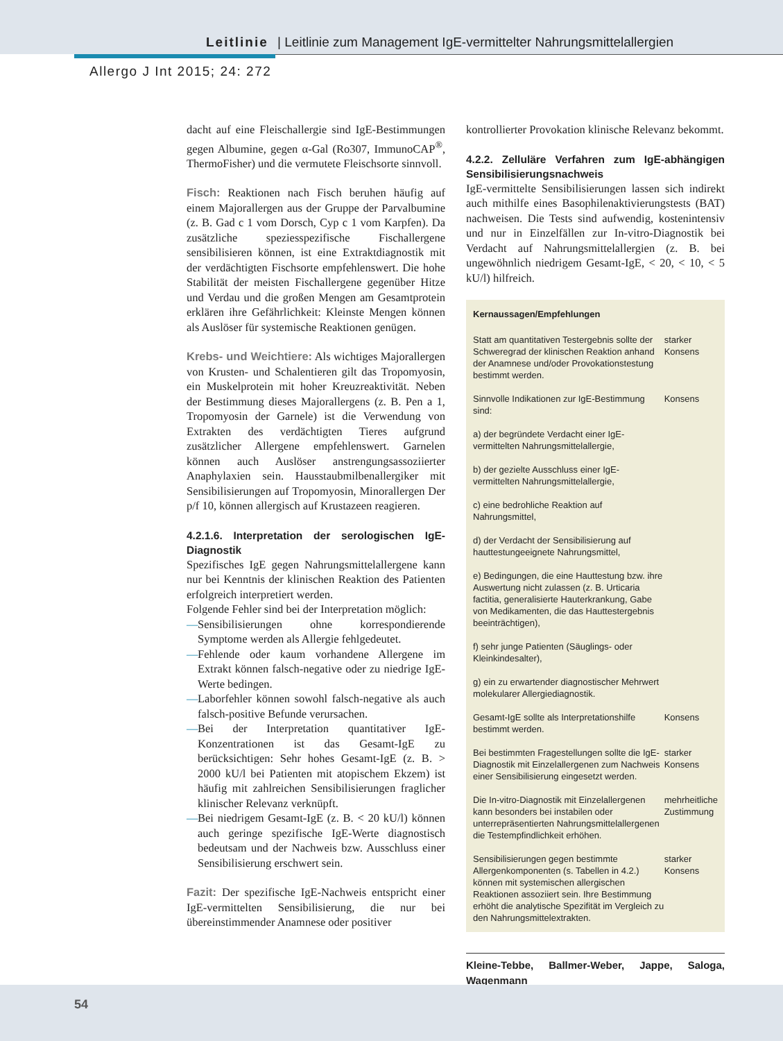Leitlinie | Leitlinie zum Management IgE-vermittelter Nahrungsmittelallergien
Allergo J Int 2015; 24: 272
dacht auf eine Fleischallergie sind IgE-Bestimmungen gegen Albumine, gegen α-Gal (Ro307, ImmunoCAP<sup>®</sup>, ThermoFisher) und die vermutete Fleischsorte sinnvoll.
Fisch: Reaktionen nach Fisch beruhen häufig auf einem Majorallergen aus der Gruppe der Parvalbumine (z. B. Gad c 1 vom Dorsch, Cyp c 1 vom Karpfen). Da zusätzliche speziesspezifische Fischallergene sensibilisieren können, ist eine Extraktdiagnostik mit der verdächtigten Fischsorte empfehlenswert. Die hohe Stabilität der meisten Fischallergene gegenüber Hitze und Verdau und die großen Mengen am Gesamtprotein erklären ihre Gefährlichkeit: Kleinste Mengen können als Auslöser für systemische Reaktionen genügen.
Krebs- und Weichtiere: Als wichtiges Majorallergen von Krusten- und Schalentieren gilt das Tropomyosin, ein Muskelprotein mit hoher Kreuzreaktivität. Neben der Bestimmung dieses Majorallergens (z. B. Pen a 1, Tropomyosin der Garnele) ist die Verwendung von Extrakten des verdächtigten Tieres aufgrund zusätzlicher Allergene empfehlenswert. Garnelen können auch Auslöser anstrengungsassoziierter Anaphylaxien sein. Hausstaubmilbenallergiker mit Sensibilisierungen auf Tropomyosin, Minorallergen Der p/f 10, können allergisch auf Krustazeen reagieren.
4.2.1.6. Interpretation der serologischen IgE-Diagnostik
Spezifisches IgE gegen Nahrungsmittelallergene kann nur bei Kenntnis der klinischen Reaktion des Patienten erfolgreich interpretiert werden.
Folgende Fehler sind bei der Interpretation möglich:
— Sensibilisierungen ohne korrespondierende Symptome werden als Allergie fehlgedeutet.
— Fehlende oder kaum vorhandene Allergene im Extrakt können falsch-negative oder zu niedrige IgE-Werte bedingen.
— Laborfehler können sowohl falsch-negative als auch falsch-positive Befunde verursachen.
— Bei der Interpretation quantitativer IgE-Konzentrationen ist das Gesamt-IgE zu berücksichtigen: Sehr hohes Gesamt-IgE (z. B. > 2000 kU/l bei Patienten mit atopischem Ekzem) ist häufig mit zahlreichen Sensibilisierungen fraglicher klinischer Relevanz verknüpft.
— Bei niedrigem Gesamt-IgE (z. B. < 20 kU/l) können auch geringe spezifische IgE-Werte diagnostisch bedeutsam und der Nachweis bzw. Ausschluss einer Sensibilisierung erschwert sein.
Fazit: Der spezifische IgE-Nachweis entspricht einer IgE-vermittelten Sensibilisierung, die nur bei übereinstimmender Anamnese oder positiver
kontrollierter Provokation klinische Relevanz bekommt.
4.2.2. Zelluläre Verfahren zum IgE-abhängigen Sensibilisierungsnachweis
IgE-vermittelte Sensibilisierungen lassen sich indirekt auch mithilfe eines Basophilenaktivierungstests (BAT) nachweisen. Die Tests sind aufwendig, kostenintensiv und nur in Einzelfällen zur In-vitro-Diagnostik bei Verdacht auf Nahrungsmittelallergien (z. B. bei ungewöhnlich niedrigem Gesamt-IgE, < 20, < 10, < 5 kU/l) hilfreich.
| Kernaussagen/Empfehlungen | |
| Statt am quantitativen Testergebnis sollte der Schweregrad der klinischen Reaktion anhand der Anamnese und/oder Provokationstestung bestimmt werden. | starker Konsens |
| Sinnvolle Indikationen zur IgE-Bestimmung sind: a) der begründete Verdacht einer IgE-vermittelten Nahrungsmittelallergie, b) der gezielte Ausschluss einer IgE-vermittelten Nahrungsmittelallergie, c) eine bedrohliche Reaktion auf Nahrungsmittel, d) der Verdacht der Sensibilisierung auf hauttestungeeignete Nahrungsmittel, e) Bedingungen, die eine Hauttestung bzw. ihre Auswertung nicht zulassen (z. B. Urticaria factitia, generalisierte Hauterkrankung, Gabe von Medikamenten, die das Hauttestergebnis beeinträchtigen), f) sehr junge Patienten (Säuglings- oder Kleinkindesalter), g) ein zu erwartender diagnostischer Mehrwert molekularer Allergiediagnostik. | Konsens |
| Gesamt-IgE sollte als Interpretationshilfe bestimmt werden. | Konsens |
| Bei bestimmten Fragestellungen sollte die IgE-Diagnostik mit Einzelallergenen zum Nachweis einer Sensibilisierung eingesetzt werden. | starker Konsens |
| Die In-vitro-Diagnostik mit Einzelallergenen kann besonders bei instabilen oder unterrepräsentierten Nahrungsmittelallergenen die Testempfindlichkeit erhöhen. | mehrheitliche Zustimmung |
| Sensibilisierungen gegen bestimmte Allergenkomponenten (s. Tabellen in 4.2.) können mit systemischen allergischen Reaktionen assoziiert sein. Ihre Bestimmung erhöht die analytische Spezifität im Vergleich zu den Nahrungsmittelextrakten. | starker Konsens |
Kleine-Tebbe, Ballmer-Weber, Jappe, Saloga, Wagenmann
54